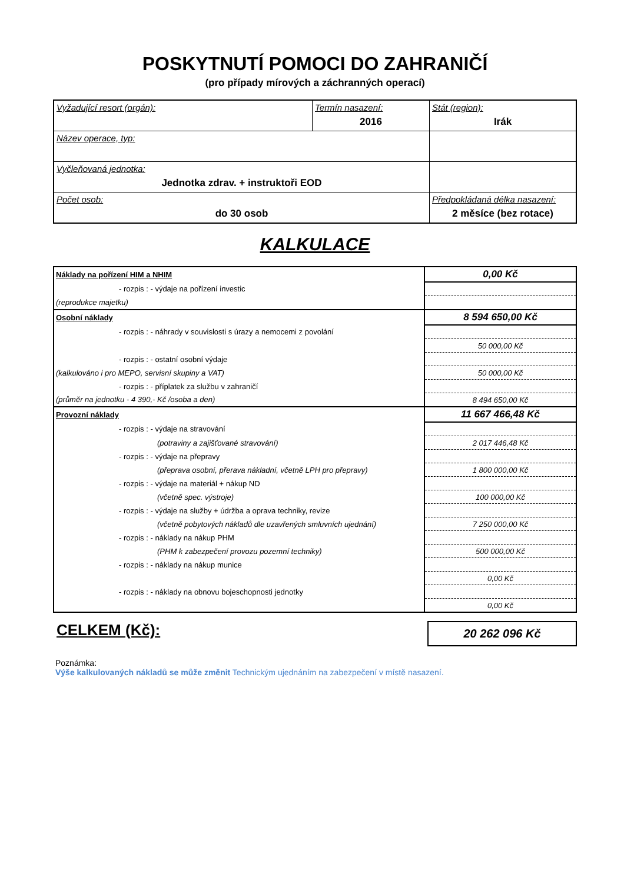POSKYTNUTÍ POMOCI DO ZAHRANIČÍ
(pro případy mírových a záchranných operací)
| Vyžadující resort (orgán): | Termín nasazení: 2016 | Stát (region): Irák |
| Název operace, typ: | | |
| Vyčleňovaná jednotka: Jednotka zdrav. + instruktoři EOD | | |
| Počet osob: do 30 osob | | Předpokládaná délka nasazení: 2 měsíce (bez rotace) |
KALKULACE
| Náklady na pořízení HIM a NHIM | 0,00 Kč |
| - rozpis : - výdaje na pořízení investic | |
| (reprodukce majetku) | |
| Osobní náklady | 8 594 650,00 Kč |
| - rozpis : - náhrady v souvislosti s úrazy a nemocemi z povolání | |
| | 50 000,00 Kč |
| - rozpis : - ostatní osobní výdaje | |
| (kalkulováno i pro MEPO, servisní skupiny a VAT) | 50 000,00 Kč |
| - rozpis : - příplatek za službu v zahraničí | |
| (průměr na jednotku - 4 390,- Kč /osoba a den) | 8 494 650,00 Kč |
| Provozní náklady | 11 667 466,48 Kč |
| - rozpis : - výdaje na stravování | |
| (potraviny a zajišťované stravování) | 2 017 446,48 Kč |
| - rozpis : - výdaje na přepravy | |
| (přeprava osobní, přerava nákladní, včetně LPH pro přepravy) | 1 800 000,00 Kč |
| - rozpis : - výdaje na materiál + nákup ND | |
| (včetně spec. výstroje) | 100 000,00 Kč |
| - rozpis : - výdaje na služby + údržba a oprava techniky, revize | |
| (včetně pobytových nákladů dle uzavřených smluvních ujednání) | 7 250 000,00 Kč |
| - rozpis : - náklady na nákup PHM | |
| (PHM k zabezpečení provozu pozemní techniky) | 500 000,00 Kč |
| - rozpis : - náklady na nákup munice | |
| | 0,00 Kč |
| - rozpis : - náklady na obnovu bojeschopnosti jednotky | |
| | 0,00 Kč |
CELKEM (Kč):
20 262 096 Kč
Poznámka:
Výše kalkulovaných nákladů se může změnit Technickým ujednáním na zabezpečení v místě nasazení.